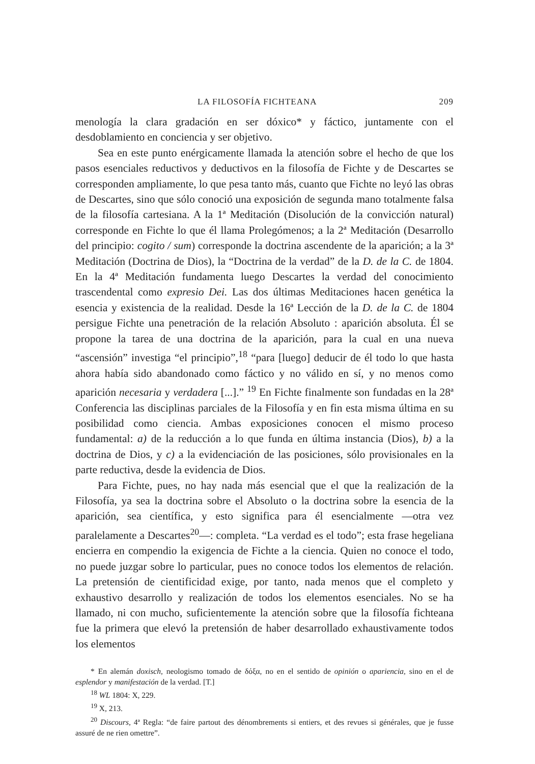LA FILOSOFÍA FICHTEANA 209
menología la clara gradación en ser dóxico* y fáctico, juntamente con el desdoblamiento en conciencia y ser objetivo.
Sea en este punto enérgicamente llamada la atención sobre el hecho de que los pasos esenciales reductivos y deductivos en la filosofía de Fichte y de Descartes se corresponden ampliamente, lo que pesa tanto más, cuanto que Fichte no leyó las obras de Descartes, sino que sólo conoció una exposición de segunda mano totalmente falsa de la filosofía cartesiana. A la 1ª Meditación (Disolución de la convicción natural) corresponde en Fichte lo que él llama Prolegómenos; a la 2ª Meditación (Desarrollo del principio: cogito / sum) corresponde la doctrina ascendente de la aparición; a la 3ª Meditación (Doctrina de Dios), la “Doctrina de la verdad” de la D. de la C. de 1804. En la 4ª Meditación fundamenta luego Descartes la verdad del conocimiento trascendental como expresio Dei. Las dos últimas Meditaciones hacen genética la esencia y existencia de la realidad. Desde la 16ª Lección de la D. de la C. de 1804 persigue Fichte una penetración de la relación Absoluto : aparición absoluta. Él se propone la tarea de una doctrina de la aparición, para la cual en una nueva “ascensión” investiga “el principio”,<sup>18</sup> “para [luego] deducir de él todo lo que hasta ahora había sido abandonado como fáctico y no válido en sí, y no menos como aparición necesaria y verdadera [...].” <sup>19</sup> En Fichte finalmente son fundadas en la 28ª Conferencia las disciplinas parciales de la Filosofía y en fin esta misma última en su posibilidad como ciencia. Ambas exposiciones conocen el mismo proceso fundamental: a) de la reducción a lo que funda en última instancia (Dios), b) a la doctrina de Dios, y c) a la evidenciación de las posiciones, sólo provisionales en la parte reductiva, desde la evidencia de Dios.
Para Fichte, pues, no hay nada más esencial que el que la realización de la Filosofía, ya sea la doctrina sobre el Absoluto o la doctrina sobre la esencia de la aparición, sea científica, y esto significa para él esencialmente —otra vez paralelamente a Descartes<sup>20</sup>—: completa. “La verdad es el todo”; esta frase hegeliana encierra en compendio la exigencia de Fichte a la ciencia. Quien no conoce el todo, no puede juzgar sobre lo particular, pues no conoce todos los elementos de relación. La pretensión de cientificidad exige, por tanto, nada menos que el completo y exhaustivo desarrollo y realización de todos los elementos esenciales. No se ha llamado, ni con mucho, suficientemente la atención sobre que la filosofía fichteana fue la primera que elevó la pretensión de haber desarrollado exhaustivamente todos los elementos
* En alemán doxisch, neologismo tomado de δόξα, no en el sentido de opinión o apariencia, sino en el de esplendor y manifestación de la verdad. [T.]
<sup>18</sup> WL 1804: X, 229.
<sup>19</sup> X, 213.
<sup>20</sup> Discours, 4ª Regla: “de faire partout des dénombrements si entiers, et des revues si générales, que je fusse assuré de ne rien omettre”.